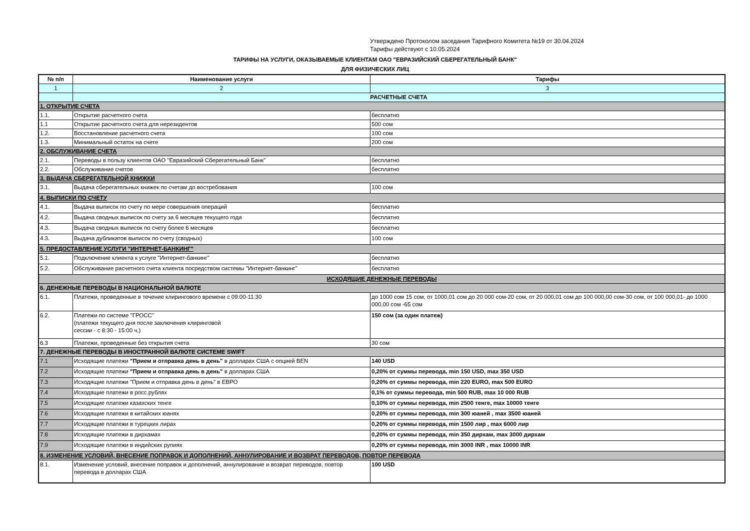Утверждено Протоколом заседания Тарифного Комитета №19 от 30.04.2024
Тарифы действуют с 10.05.2024
ТАРИФЫ НА УСЛУГИ, ОКАЗЫВАЕМЫЕ КЛИЕНТАМ ОАО "ЕВРАЗИЙСКИЙ СБЕРЕГАТЕЛЬНЫЙ БАНК"
ДЛЯ ФИЗИЧЕСКИХ ЛИЦ
| № п/п | Наименование услуги | Тарифы |
| --- | --- | --- |
| 1 | 2 | 3 |
| | РАСЧЕТНЫЕ СЧЕТА | |
| 1. ОТКРЫТИЕ СЧЕТА | | |
| 1.1. | Открытие расчетного счета | бесплатно |
| 1.1 | Открытие расчетного счета для нерезидентов | 500 сом |
| 1.2. | Восстановление расчетного счета | 100 сом |
| 1.3. | Минимальный остаток на счете | 200 сом |
| 2. ОБСЛУЖИВАНИЕ СЧЕТА | | |
| 2.1. | Переводы в пользу клиентов ОАО "Евразийский Сберегательный Банк" | бесплатно |
| 2.2. | Обслуживание счетов | бесплатно |
| 3. ВЫДАЧА СБЕРЕГАТЕЛЬНОЙ КНИЖКИ | | |
| 3.1. | Выдача сберегательных книжек по счетам до востребования | 100 сом |
| 4. ВЫПИСКИ ПО СЧЕТУ | | |
| 4.1. | Выдача выписок по счету по мере совершения операций | бесплатно |
| 4.2. | Выдача сводных выписок по счету за 6 месяцев текущего года | бесплатно |
| 4.3. | Выдача сводных выписок по счету более 6 месяцев | бесплатно |
| 4.3. | Выдача дубликатов выписок по счету (сводных) | 100 сом |
| 5. ПРЕДОСТАВЛЕНИЕ УСЛУГИ "ИНТЕРНЕТ-БАНКИНГ" | | |
| 5.1. | Подключение клиента к услуге "Интернет-банкинг" | бесплатно |
| 5.2. | Обслуживание расчетного счета клиента посредством системы "Интернет-банкинг" | бесплатно |
| ИСХОДЯЩИЕ ДЕНЕЖНЫЕ ПЕРЕВОДЫ | | |
| 6. ДЕНЕЖНЫЕ ПЕРЕВОДЫ В НАЦИОНАЛЬНОЙ ВАЛЮТЕ | | |
| 6.1. | Платежи, проведенные в течение клирингового времени с 09:00-11:30 | до 1000 сом 15 сом, от 1000,01 сом до 20 000 сом-20 сом, от 20 000,01 сом до 100 000,00 сом-30 сом, от 100 000,01- до 1000 000,00 сом -65 сом |
| 6.2. | Платежи по системе "ГРОСС" (платежи текущего дня после заключения клиринговой сессии - с 8:30 - 15:00 ч.) | 150 сом (за один платеж) |
| 6.3 | Платежи, проведенные без открытия счета | 30 сом |
| 7. ДЕНЕЖНЫЕ ПЕРЕВОДЫ В ИНОСТРАННОЙ ВАЛЮТЕ СИСТЕМЕ SWIFT | | |
| 7.1 | Исходящие платежи "Прием и отправка день в день" в долларах США с опцией BEN | 140 USD |
| 7.2 | Исходящие платежи "Прием и отправка день в день" в долларах США | 0,20% от суммы перевода, min 150 USD, max 350 USD |
| 7.3 | Исходящие платежи "Прием и отправка день в день" в ЕВРО | 0,20% от суммы перевода, min 220 EURO, max 500 EURO |
| 7.4 | Исходящие платежи в росс.рублях | 0,1% от суммы перевода, min 500 RUB, max 10 000 RUB |
| 7.5 | Исходящие платежи казахских тенге | 0,10% от суммы перевода, min 2500 тенге, max 10000 тенге |
| 7.6 | Исходящие платежи в китайских юанях | 0,20% от суммы перевода, min 300 юаней , max 3500 юаней |
| 7.7 | Исходящие платежи в турецких лирах | 0,20% от суммы перевода, min 1500 лир , max 6000 лир |
| 7.8 | Исходящие платежи в дирхамах | 0,20% от суммы перевода, min 350 дирхам, max 3000 дирхам |
| 7.9 | Исходящие платежи в индийских рупиях | 0,20% от суммы перевода, min 3000 INR , max 10000 INR |
| 8. ИЗМЕНЕНИЕ УСЛОВИЙ, ВНЕСЕНИЕ ПОПРАВОК И ДОПОЛНЕНИЙ, АННУЛИРОВАНИЕ И ВОЗВРАТ ПЕРЕВОДОВ, ПОВТОР ПЕРЕВОДА | | |
| 8.1. | Изменение условий, внесение поправок и дополнений, аннулирование и возврат переводов, повтор перевода в долларах США | 100 USD |